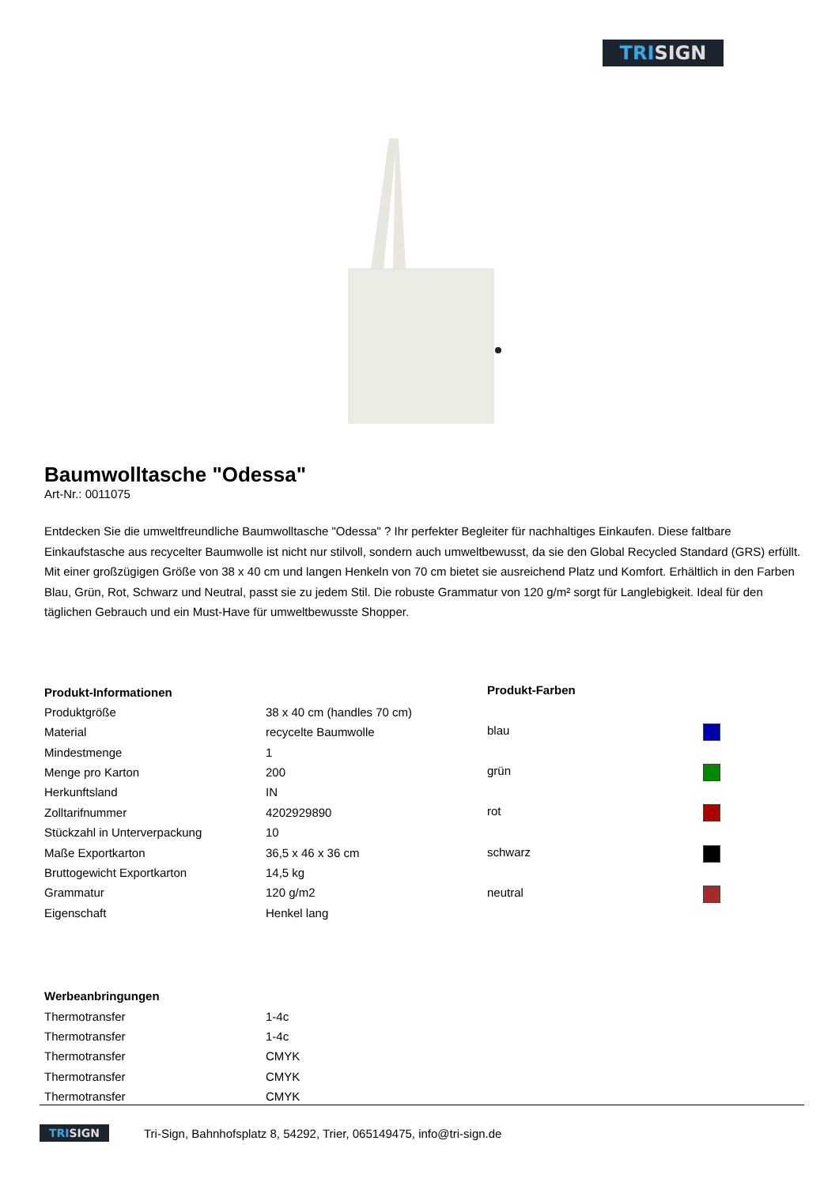TRISIGN
Baumwolltasche "Odessa"
Art-Nr.: 0011075
Entdecken Sie die umweltfreundliche Baumwolltasche "Odessa" ? Ihr perfekter Begleiter für nachhaltiges Einkaufen. Diese faltbare Einkaufstasche aus recycelter Baumwolle ist nicht nur stilvoll, sondern auch umweltbewusst, da sie den Global Recycled Standard (GRS) erfüllt. Mit einer großzügigen Größe von 38 x 40 cm und langen Henkeln von 70 cm bietet sie ausreichend Platz und Komfort. Erhältlich in den Farben Blau, Grün, Rot, Schwarz und Neutral, passt sie zu jedem Stil. Die robuste Grammatur von 120 g/m² sorgt für Langlebigkeit. Ideal für den täglichen Gebrauch und ein Must-Have für umweltbewusste Shopper.
| Produkt-Informationen | |
| --- | --- |
| Produktgröße | 38 x 40 cm (handles 70 cm) |
| Material | recycelte Baumwolle |
| Mindestmenge | 1 |
| Menge pro Karton | 200 |
| Herkunftsland | IN |
| Zolltarifnummer | 4202929890 |
| Stückzahl in Unterverpackung | 10 |
| Maße Exportkarton | 36,5 x 46 x 36 cm |
| Bruttogewicht Exportkarton | 14,5 kg |
| Grammatur | 120 g/m2 |
| Eigenschaft | Henkel lang |
| Produkt-Farben | |
| --- | --- |
| blau | |
| grün | |
| rot | |
| schwarz | |
| neutral | |
| Werbeanbringungen | |
| --- | --- |
| Thermotransfer | 1-4c |
| Thermotransfer | 1-4c |
| Thermotransfer | CMYK |
| Thermotransfer | CMYK |
| Thermotransfer | CMYK |
TRISIGN
Tri-Sign, Bahnhofsplatz 8, 54292, Trier, 065149475, info@tri-sign.de